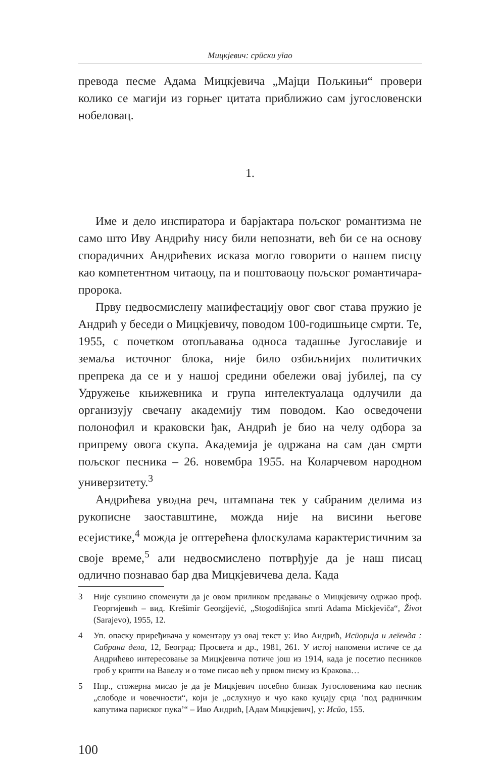Мицкјевич: срūски уīао
превода песме Адама Мицкјевича „Мајци Пољкињи“ провери колико се магији из горњег цитата приближио сам југословенски нобеловац.
1.
Име и дело инспиратора и барјактара пољског романтизма не само што Иву Андрићу нису били непознати, већ би се на основу спорадичних Андрићевих исказа могло говорити о нашем писцу као компетентном читаоцу, па и поштоваоцу пољског романтичара-пророка.
Прву недвосмислену манифестацију овог свог става пружио је Андрић у беседи о Мицкјевичу, поводом 100-годишњице смрти. Те, 1955, с почетком отопљавања односа тадашње Југославије и земаља источног блока, није било озбиљнијих политичких препрека да се и у нашој средини обележи овај јубилеј, па су Удружење књижевника и група интелектуалаца одлучили да организују свечану академију тим поводом. Као осведочени полонофил и краковски ђак, Андрић је био на челу одбора за припрему овога скупа. Академија је одржана на сам дан смрти пољског песника – 26. новембра 1955. на Коларчевом народном универзитету.<sup>3</sup>
Андрићева уводна реч, штампана тек у сабраним делима из рукописне заоставштине, можда није на висини његове есејистике,<sup>4</sup> можда је оптерећена флоскулама карактеристичним за своје време,<sup>5</sup> али недвосмислено потврђује да је наш писац одлично познавао бар два Мицкјевичева дела. Када
3 Није сувшино споменути да је овом приликом предавање о Мицкјевичу одржао проф. Георгијевић – вид. Krešimir Georgijević, „Stogodišnjica smrti Adama Mickjeviča“, Život (Sarajevo), 1955, 12.
4 Уп. опаску приређивача у коментару уз овај текст у: Иво Андрић, Исūорија и леīенда : Сабрана дела, 12, Београд: Просвета и др., 1981, 261. У истој напомени истиче се да Андрићево интересовање за Мицкјевича потиче још из 1914, када је посетио песников гроб у крипти на Вавелу и о томе писао већ у првом писму из Кракова…
5 Нпр., стожерна мисао је да је Мицкјевич посебно близак Југословенима као песник „слободе и човечности“, који је „ослухнуо и чуо како куцају срца ’под радничким капутима париског пука’“ – Иво Андрић, [Адам Мицкјевич], у: Исūо, 155.
100